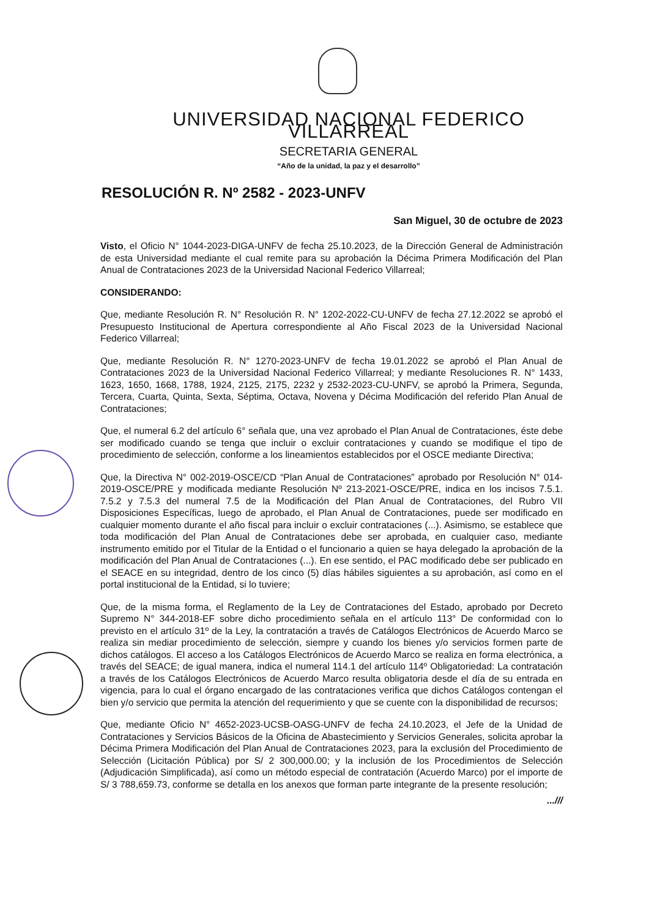UNIVERSIDAD NACIONAL FEDERICO VILLARREAL
SECRETARIA GENERAL
“Año de la unidad, la paz y el desarrollo”
RESOLUCIÓN R. Nº 2582 - 2023-UNFV
San Miguel, 30 de octubre de 2023
Visto, el Oficio N° 1044-2023-DIGA-UNFV de fecha 25.10.2023, de la Dirección General de Administración de esta Universidad mediante el cual remite para su aprobación la Décima Primera Modificación del Plan Anual de Contrataciones 2023 de la Universidad Nacional Federico Villarreal;
CONSIDERANDO:
Que, mediante Resolución R. N° Resolución R. N° 1202-2022-CU-UNFV de fecha 27.12.2022 se aprobó el Presupuesto Institucional de Apertura correspondiente al Año Fiscal 2023 de la Universidad Nacional Federico Villarreal;
Que, mediante Resolución R. N° 1270-2023-UNFV de fecha 19.01.2022 se aprobó el Plan Anual de Contrataciones 2023 de la Universidad Nacional Federico Villarreal; y mediante Resoluciones R. N° 1433, 1623, 1650, 1668, 1788, 1924, 2125, 2175, 2232 y 2532-2023-CU-UNFV, se aprobó la Primera, Segunda, Tercera, Cuarta, Quinta, Sexta, Séptima, Octava, Novena y Décima Modificación del referido Plan Anual de Contrataciones;
Que, el numeral 6.2 del artículo 6° señala que, una vez aprobado el Plan Anual de Contrataciones, éste debe ser modificado cuando se tenga que incluir o excluir contrataciones y cuando se modifique el tipo de procedimiento de selección, conforme a los lineamientos establecidos por el OSCE mediante Directiva;
Que, la Directiva N° 002-2019-OSCE/CD “Plan Anual de Contrataciones” aprobado por Resolución N° 014-2019-OSCE/PRE y modificada mediante Resolución Nº 213-2021-OSCE/PRE, indica en los incisos 7.5.1. 7.5.2 y 7.5.3 del numeral 7.5 de la Modificación del Plan Anual de Contrataciones, del Rubro VII Disposiciones Específicas, luego de aprobado, el Plan Anual de Contrataciones, puede ser modificado en cualquier momento durante el año fiscal para incluir o excluir contrataciones (...). Asimismo, se establece que toda modificación del Plan Anual de Contrataciones debe ser aprobada, en cualquier caso, mediante instrumento emitido por el Titular de la Entidad o el funcionario a quien se haya delegado la aprobación de la modificación del Plan Anual de Contrataciones (...). En ese sentido, el PAC modificado debe ser publicado en el SEACE en su integridad, dentro de los cinco (5) días hábiles siguientes a su aprobación, así como en el portal institucional de la Entidad, si lo tuviere;
Que, de la misma forma, el Reglamento de la Ley de Contrataciones del Estado, aprobado por Decreto Supremo N° 344-2018-EF sobre dicho procedimiento señala en el artículo 113° De conformidad con lo previsto en el artículo 31º de la Ley, la contratación a través de Catálogos Electrónicos de Acuerdo Marco se realiza sin mediar procedimiento de selección, siempre y cuando los bienes y/o servicios formen parte de dichos catálogos. El acceso a los Catálogos Electrónicos de Acuerdo Marco se realiza en forma electrónica, a través del SEACE; de igual manera, indica el numeral 114.1 del artículo 114º Obligatoriedad: La contratación a través de los Catálogos Electrónicos de Acuerdo Marco resulta obligatoria desde el día de su entrada en vigencia, para lo cual el órgano encargado de las contrataciones verifica que dichos Catálogos contengan el bien y/o servicio que permita la atención del requerimiento y que se cuente con la disponibilidad de recursos;
Que, mediante Oficio N° 4652-2023-UCSB-OASG-UNFV de fecha 24.10.2023, el Jefe de la Unidad de Contrataciones y Servicios Básicos de la Oficina de Abastecimiento y Servicios Generales, solicita aprobar la Décima Primera Modificación del Plan Anual de Contrataciones 2023, para la exclusión del Procedimiento de Selección (Licitación Pública) por S/ 2 300,000.00; y la inclusión de los Procedimientos de Selección (Adjudicación Simplificada), así como un método especial de contratación (Acuerdo Marco) por el importe de S/ 3 788,659.73, conforme se detalla en los anexos que forman parte integrante de la presente resolución;
...///